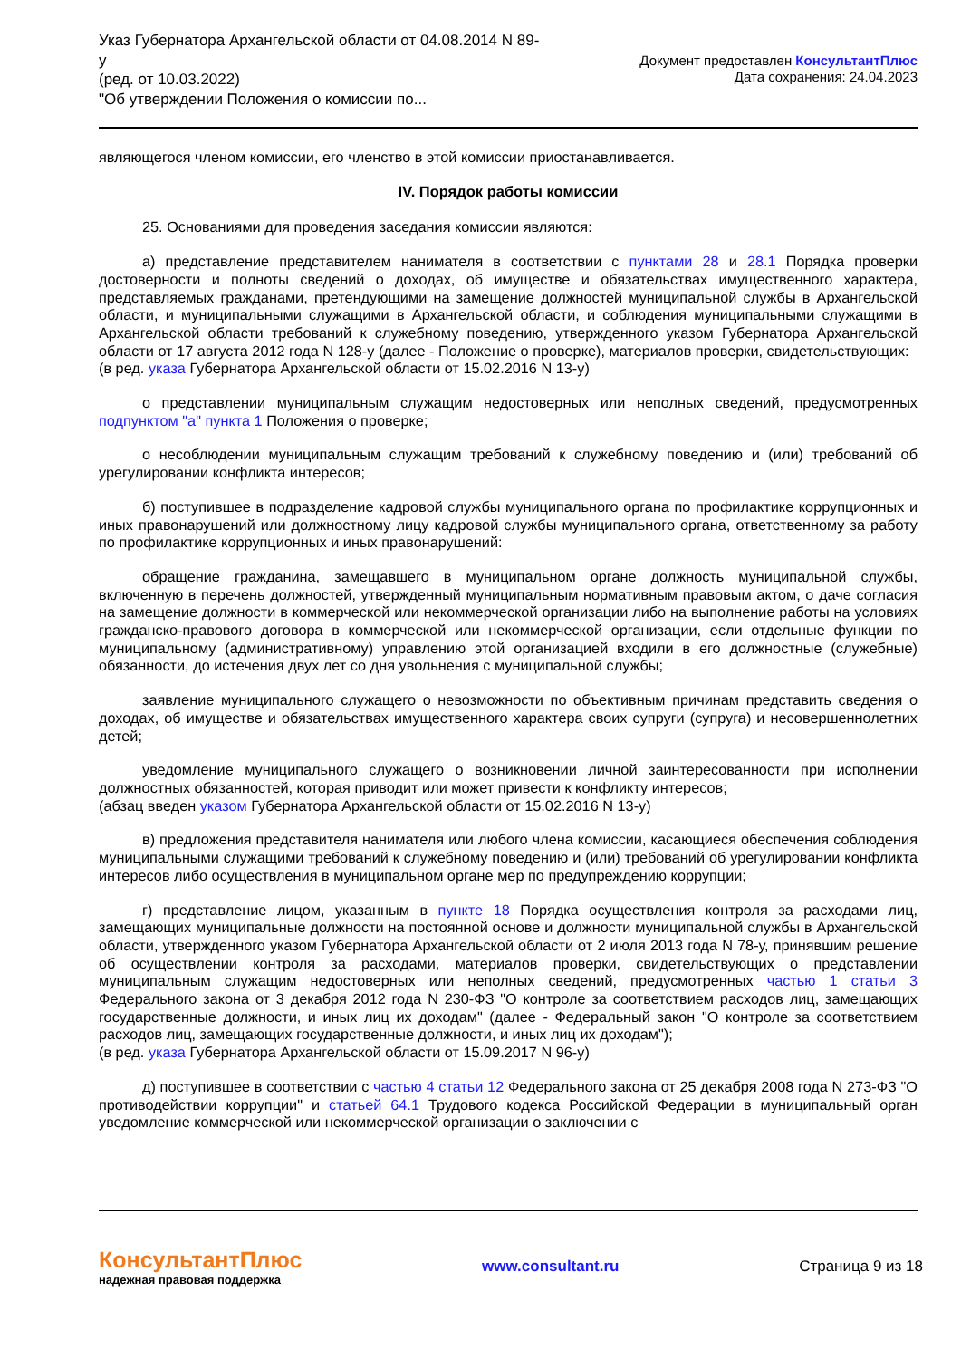Указ Губернатора Архангельской области от 04.08.2014 N 89-у
(ред. от 10.03.2022)
"Об утверждении Положения о комиссии по...
Документ предоставлен КонсультантПлюс
Дата сохранения: 24.04.2023
являющегося членом комиссии, его членство в этой комиссии приостанавливается.
IV. Порядок работы комиссии
25. Основаниями для проведения заседания комиссии являются:
а) представление представителем нанимателя в соответствии с пунктами 28 и 28.1 Порядка проверки достоверности и полноты сведений о доходах, об имуществе и обязательствах имущественного характера, представляемых гражданами, претендующими на замещение должностей муниципальной службы в Архангельской области, и муниципальными служащими в Архангельской области, и соблюдения муниципальными служащими в Архангельской области требований к служебному поведению, утвержденного указом Губернатора Архангельской области от 17 августа 2012 года N 128-у (далее - Положение о проверке), материалов проверки, свидетельствующих:
(в ред. указа Губернатора Архангельской области от 15.02.2016 N 13-у)
о представлении муниципальным служащим недостоверных или неполных сведений, предусмотренных подпунктом "а" пункта 1 Положения о проверке;
о несоблюдении муниципальным служащим требований к служебному поведению и (или) требований об урегулировании конфликта интересов;
б) поступившее в подразделение кадровой службы муниципального органа по профилактике коррупционных и иных правонарушений или должностному лицу кадровой службы муниципального органа, ответственному за работу по профилактике коррупционных и иных правонарушений:
обращение гражданина, замещавшего в муниципальном органе должность муниципальной службы, включенную в перечень должностей, утвержденный муниципальным нормативным правовым актом, о даче согласия на замещение должности в коммерческой или некоммерческой организации либо на выполнение работы на условиях гражданско-правового договора в коммерческой или некоммерческой организации, если отдельные функции по муниципальному (административному) управлению этой организацией входили в его должностные (служебные) обязанности, до истечения двух лет со дня увольнения с муниципальной службы;
заявление муниципального служащего о невозможности по объективным причинам представить сведения о доходах, об имуществе и обязательствах имущественного характера своих супруги (супруга) и несовершеннолетних детей;
уведомление муниципального служащего о возникновении личной заинтересованности при исполнении должностных обязанностей, которая приводит или может привести к конфликту интересов;
(абзац введен указом Губернатора Архангельской области от 15.02.2016 N 13-у)
в) предложения представителя нанимателя или любого члена комиссии, касающиеся обеспечения соблюдения муниципальными служащими требований к служебному поведению и (или) требований об урегулировании конфликта интересов либо осуществления в муниципальном органе мер по предупреждению коррупции;
г) представление лицом, указанным в пункте 18 Порядка осуществления контроля за расходами лиц, замещающих муниципальные должности на постоянной основе и должности муниципальной службы в Архангельской области, утвержденного указом Губернатора Архангельской области от 2 июля 2013 года N 78-у, принявшим решение об осуществлении контроля за расходами, материалов проверки, свидетельствующих о представлении муниципальным служащим недостоверных или неполных сведений, предусмотренных частью 1 статьи 3 Федерального закона от 3 декабря 2012 года N 230-ФЗ "О контроле за соответствием расходов лиц, замещающих государственные должности, и иных лиц их доходам" (далее - Федеральный закон "О контроле за соответствием расходов лиц, замещающих государственные должности, и иных лиц их доходам");
(в ред. указа Губернатора Архангельской области от 15.09.2017 N 96-у)
д) поступившее в соответствии с частью 4 статьи 12 Федерального закона от 25 декабря 2008 года N 273-ФЗ "О противодействии коррупции" и статьей 64.1 Трудового кодекса Российской Федерации в муниципальный орган уведомление коммерческой или некоммерческой организации о заключении с
КонсультантПлюс
надежная правовая поддержка
www.consultant.ru Страница 9 из 18